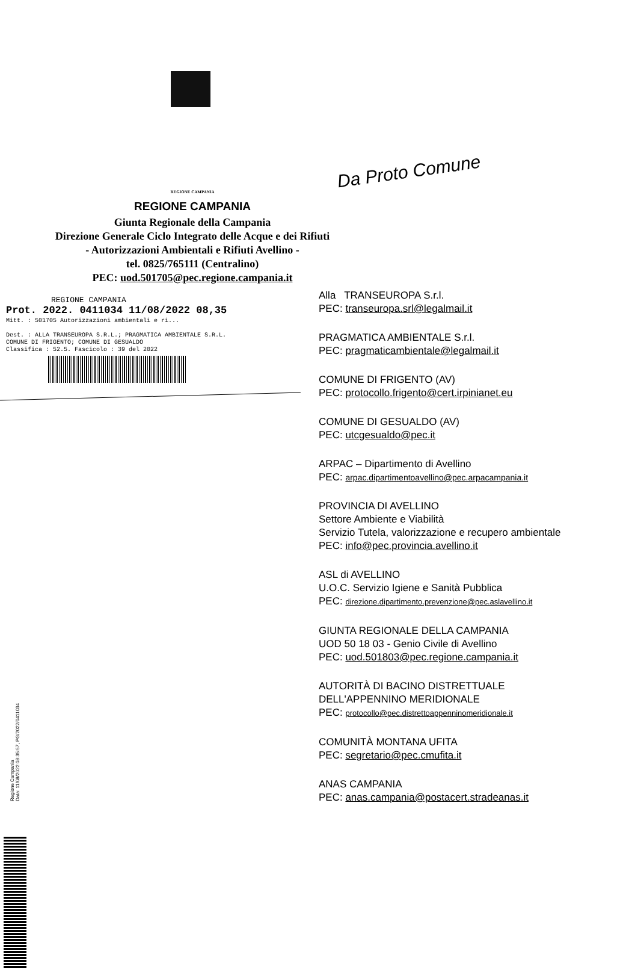REGIONE CAMPANIA
REGIONE CAMPANIA
Giunta Regionale della Campania
Direzione Generale Ciclo Integrato delle Acque e dei Rifiuti
- Autorizzazioni Ambientali e Rifiuti Avellino -
tel. 0825/765111 (Centralino)
PEC: uod.501705@pec.regione.campania.it
Da Proto Comune
REGIONE CAMPANIA
Prot. 2022. 0411034 11/08/2022 08,35
Mitt. : 501705 Autorizzazioni ambientali e ri...
Dest. : ALLA TRANSEUROPA S.R.L.; PRAGMATICA AMBIENTALE S.R.L.
COMUNE DI FRIGENTO; COMUNE DI GESUALDO
Classifica : 52.5. Fascicolo : 39 del 2022
Alla TRANSEUROPA S.r.l.
PEC: transeuropa.srl@legalmail.it
PRAGMATICA AMBIENTALE S.r.l.
PEC: pragmaticambientale@legalmail.it
COMUNE DI FRIGENTO (AV)
PEC: protocollo.frigento@cert.irpinianet.eu
COMUNE DI GESUALDO (AV)
PEC: utcgesualdo@pec.it
ARPAC – Dipartimento di Avellino
PEC: arpac.dipartimentoavellino@pec.arpacampania.it
PROVINCIA DI AVELLINO
Settore Ambiente e Viabilità
Servizio Tutela, valorizzazione e recupero ambientale
PEC: info@pec.provincia.avellino.it
ASL di AVELLINO
U.O.C. Servizio Igiene e Sanità Pubblica
PEC: direzione.dipartimento.prevenzione@pec.aslavellino.it
GIUNTA REGIONALE DELLA CAMPANIA
UOD 50 18 03 - Genio Civile di Avellino
PEC: uod.501803@pec.regione.campania.it
AUTORITÀ DI BACINO DISTRETTUALE
DELL'APPENNINO MERIDIONALE
PEC: protocollo@pec.distrettoappenninomeridionale.it
COMUNITÀ MONTANA UFITA
PEC: segretario@pec.cmufita.it
ANAS CAMPANIA
PEC: anas.campania@postacert.stradeanas.it
Regione Campania
Data: 11/08/2022 08:35:57, PG/2022/0411034